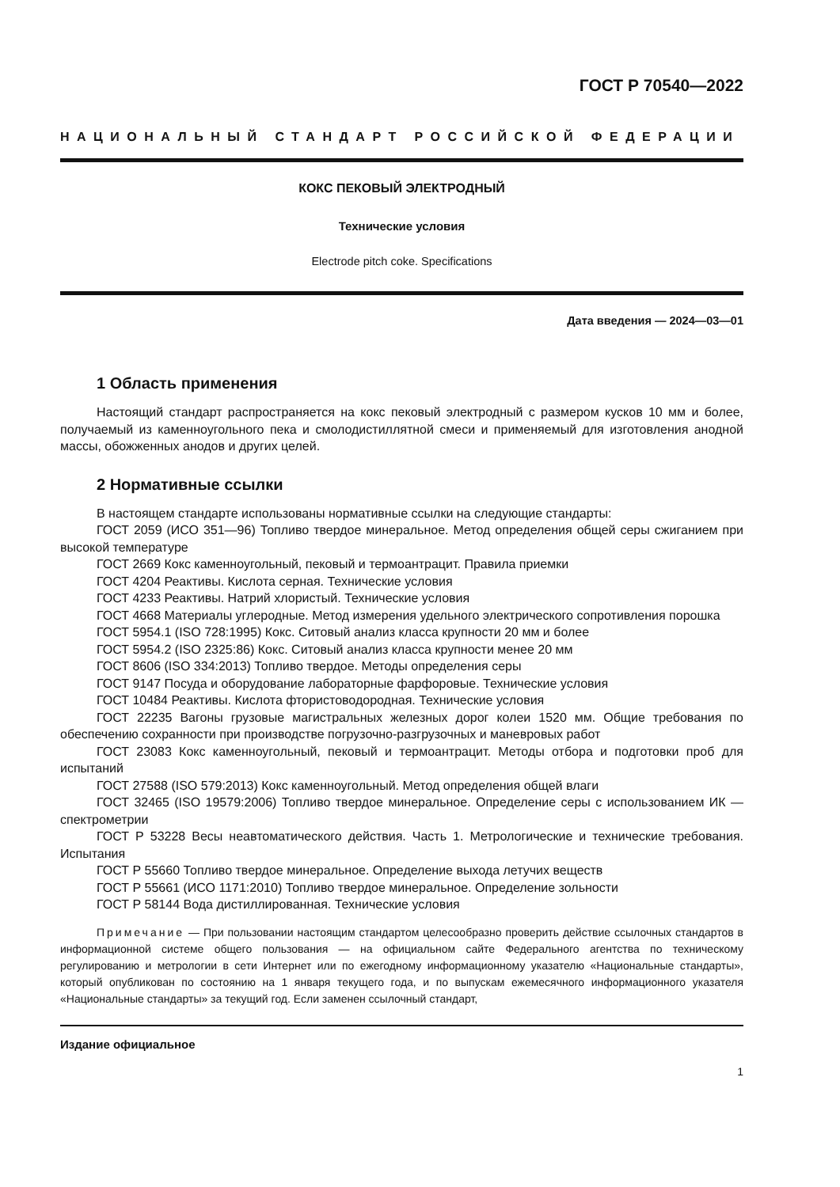ГОСТ Р 70540—2022
НАЦИОНАЛЬНЫЙ СТАНДАРТ РОССИЙСКОЙ ФЕДЕРАЦИИ
КОКС ПЕКОВЫЙ ЭЛЕКТРОДНЫЙ
Технические условия
Electrode pitch coke. Specifications
Дата введения — 2024—03—01
1 Область применения
Настоящий стандарт распространяется на кокс пековый электродный с размером кусков 10 мм и более, получаемый из каменноугольного пека и смолодистиллятной смеси и применяемый для изготовления анодной массы, обожженных анодов и других целей.
2 Нормативные ссылки
В настоящем стандарте использованы нормативные ссылки на следующие стандарты:
ГОСТ 2059 (ИСО 351—96) Топливо твердое минеральное. Метод определения общей серы сжиганием при высокой температуре
ГОСТ 2669 Кокс каменноугольный, пековый и термоантрацит. Правила приемки
ГОСТ 4204 Реактивы. Кислота серная. Технические условия
ГОСТ 4233 Реактивы. Натрий хлористый. Технические условия
ГОСТ 4668 Материалы углеродные. Метод измерения удельного электрического сопротивления порошка
ГОСТ 5954.1 (ISO 728:1995) Кокс. Ситовый анализ класса крупности 20 мм и более
ГОСТ 5954.2 (ISO 2325:86) Кокс. Ситовый анализ класса крупности менее 20 мм
ГОСТ 8606 (ISO 334:2013) Топливо твердое. Методы определения серы
ГОСТ 9147 Посуда и оборудование лабораторные фарфоровые. Технические условия
ГОСТ 10484 Реактивы. Кислота фтористоводородная. Технические условия
ГОСТ 22235 Вагоны грузовые магистральных железных дорог колеи 1520 мм. Общие требования по обеспечению сохранности при производстве погрузочно-разгрузочных и маневровых работ
ГОСТ 23083 Кокс каменноугольный, пековый и термоантрацит. Методы отбора и подготовки проб для испытаний
ГОСТ 27588 (ISO 579:2013) Кокс каменноугольный. Метод определения общей влаги
ГОСТ 32465 (ISO 19579:2006) Топливо твердое минеральное. Определение серы с использованием ИК — спектрометрии
ГОСТ Р 53228 Весы неавтоматического действия. Часть 1. Метрологические и технические требования. Испытания
ГОСТ Р 55660 Топливо твердое минеральное. Определение выхода летучих веществ
ГОСТ Р 55661 (ИСО 1171:2010) Топливо твердое минеральное. Определение зольности
ГОСТ Р 58144 Вода дистиллированная. Технические условия
Примечание — При пользовании настоящим стандартом целесообразно проверить действие ссылочных стандартов в информационной системе общего пользования — на официальном сайте Федерального агентства по техническому регулированию и метрологии в сети Интернет или по ежегодному информационному указателю «Национальные стандарты», который опубликован по состоянию на 1 января текущего года, и по выпускам ежемесячного информационного указателя «Национальные стандарты» за текущий год. Если заменен ссылочный стандарт,
Издание официальное
1